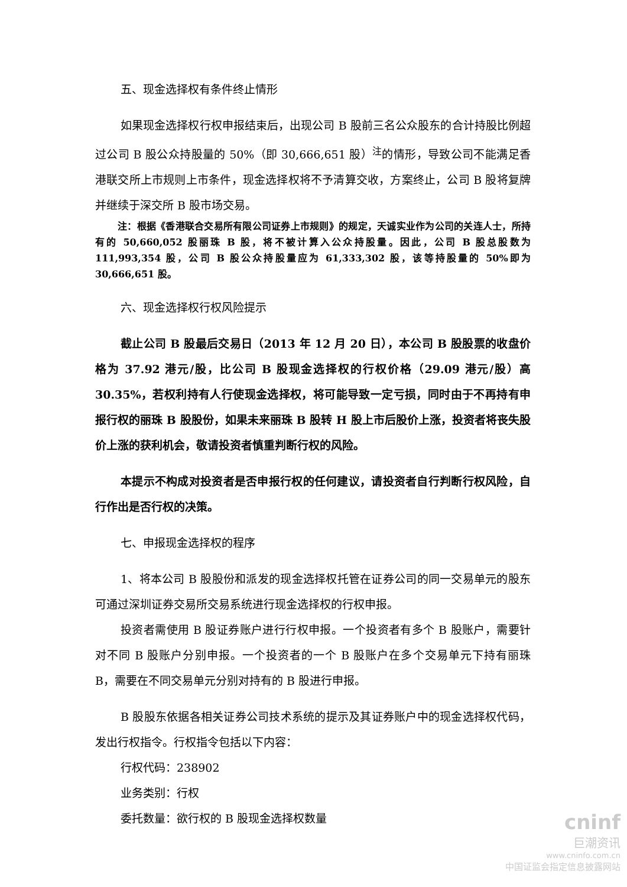五、现金选择权有条件终止情形
如果现金选择权行权申报结束后，出现公司 B 股前三名公众股东的合计持股比例超过公司 B 股公众持股量的 50%（即 30,666,651 股）<sup>注</sup>的情形，导致公司不能满足香港联交所上市规则上市条件，现金选择权将不予清算交收，方案终止，公司 B 股将复牌并继续于深交所 B 股市场交易。
注：根据《香港联合交易所有限公司证券上市规则》的规定，天诚实业作为公司的关连人士，所持有的 50,660,052 股丽珠 B 股，将不被计算入公众持股量。因此，公司 B 股总股数为 111,993,354 股，公司 B 股公众持股量应为 61,333,302 股，该等持股量的 50%即为 30,666,651 股。
六、现金选择权行权风险提示
截止公司 B 股最后交易日（2013 年 12 月 20 日），本公司 B 股股票的收盘价格为 37.92 港元/股，比公司 B 股现金选择权的行权价格（29.09 港元/股）高 30.35%，若权利持有人行使现金选择权，将可能导致一定亏损，同时由于不再持有申报行权的丽珠 B 股股份，如果未来丽珠 B 股转 H 股上市后股价上涨，投资者将丧失股价上涨的获利机会，敬请投资者慎重判断行权的风险。
本提示不构成对投资者是否申报行权的任何建议，请投资者自行判断行权风险，自行作出是否行权的决策。
七、申报现金选择权的程序
1、将本公司 B 股股份和派发的现金选择权托管在证券公司的同一交易单元的股东可通过深圳证券交易所交易系统进行现金选择权的行权申报。
投资者需使用 B 股证券账户进行行权申报。一个投资者有多个 B 股账户，需要针对不同 B 股账户分别申报。一个投资者的一个 B 股账户在多个交易单元下持有丽珠 B，需要在不同交易单元分别对持有的 B 股进行申报。
B 股股东依据各相关证券公司技术系统的提示及其证券账户中的现金选择权代码，发出行权指令。行权指令包括以下内容：
行权代码：238902
业务类别：行权
委托数量：欲行权的 B 股现金选择权数量
cninf
巨潮资讯
www.cninfo.com.cn
中国证监会指定信息披露网站